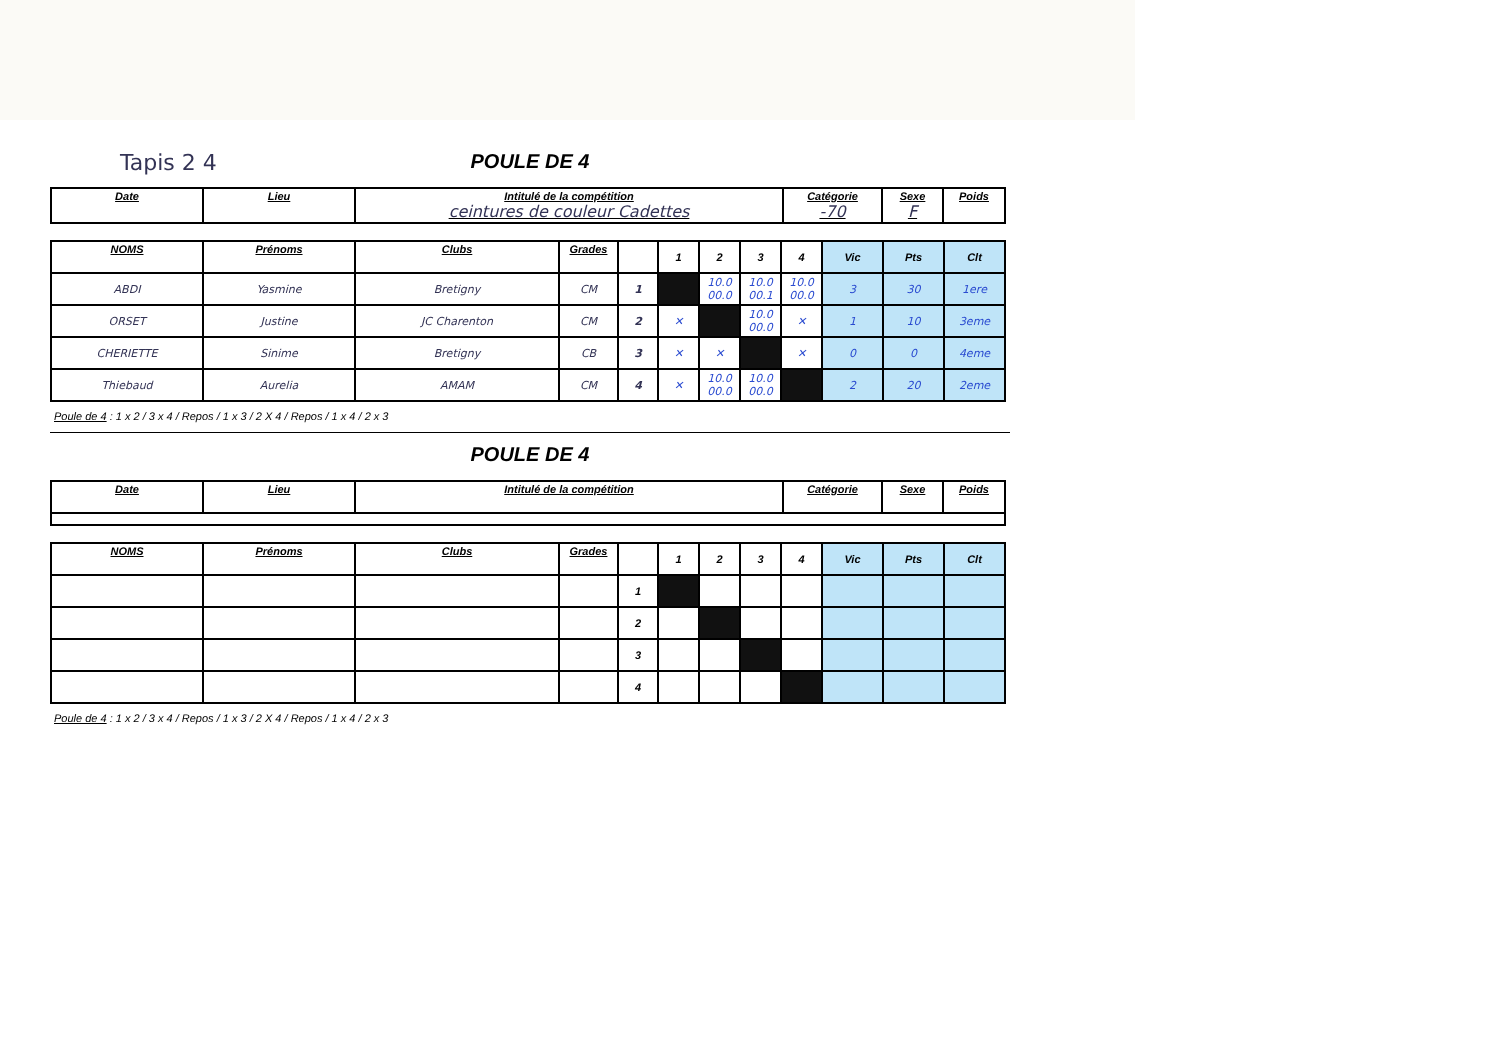Tapis 2 4
POULE DE 4
| Date | Lieu | Intitulé de la compétition ceintures de couleur Cadettes | Catégorie -70 | Sexe F | Poids |
| --- | --- | --- | --- | --- | --- |
| NOMS | Prénoms | Clubs | Grades | | 1 | 2 | 3 | 4 | Vic | Pts | Clt |
| ABDI | Yasmine | Bretigny | CM | 1 | | 10.0 00.0 | 10.0 00.1 | 10.0 00.0 | 3 | 30 | 1ere |
| ORSET | Justine | JC Charenton | CM | 2 | ✕ | | 10.0 00.0 | ✕ | 1 | 10 | 3eme |
| CHERIETTE | Sinime | Bretigny | CB | 3 | ✕ | ✕ | | ✕ | 0 | 0 | 4eme |
| Thiebaud | Aurelia | AMAM | CM | 4 | ✕ | 10.0 00.0 | 10.0 00.0 | | 2 | 20 | 2eme |
Poule de 4 : 1 x 2 / 3 x 4 / Repos / 1 x 3 / 2 X 4 / Repos / 1 x 4 / 2 x 3
POULE DE 4
| Date | Lieu | Intitulé de la compétition | Catégorie | Sexe | Poids |
| --- | --- | --- | --- | --- | --- |
| NOMS | Prénoms | Clubs | Grades | | 1 | 2 | 3 | 4 | Vic | Pts | Clt |
| | | | | 1 | | | | | | | |
| | | | | 2 | | | | | | | |
| | | | | 3 | | | | | | | |
| | | | | 4 | | | | | | | |
Poule de 4 : 1 x 2 / 3 x 4 / Repos / 1 x 3 / 2 X 4 / Repos / 1 x 4 / 2 x 3